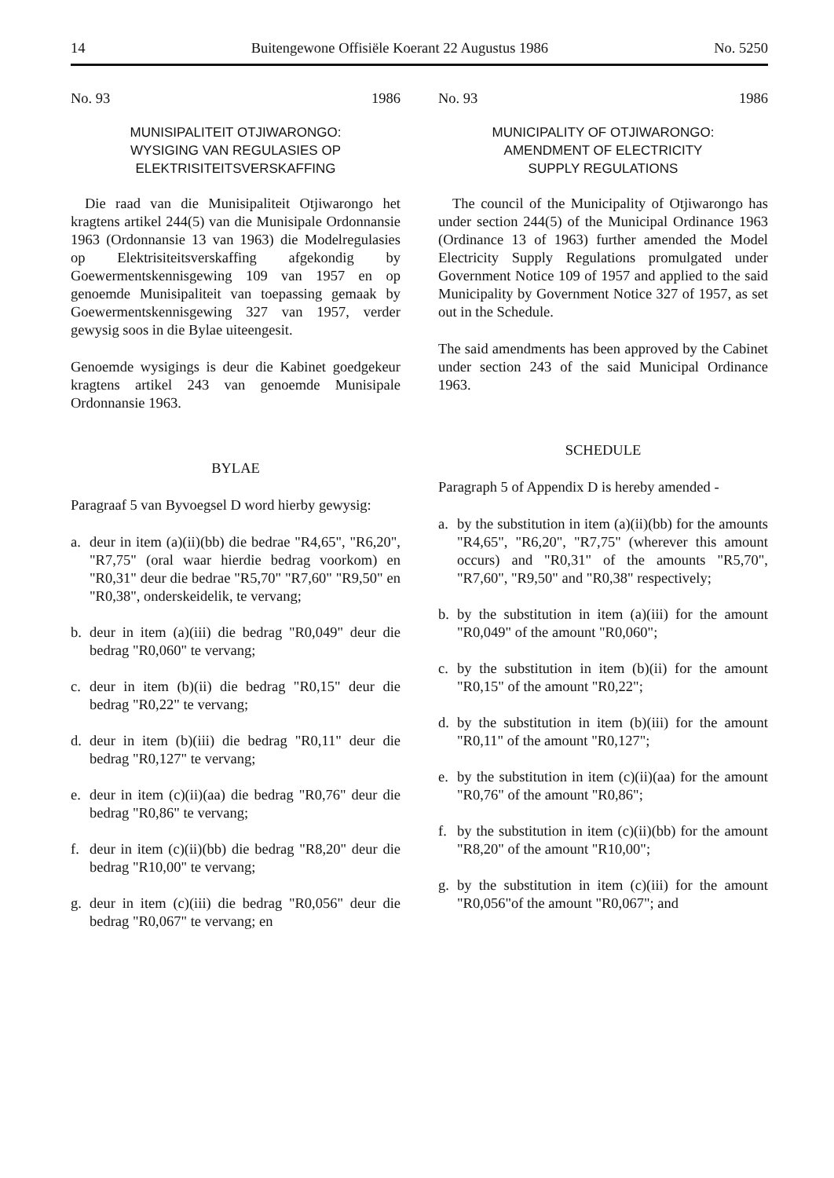14 Buitengewone Offisiële Koerant 22 Augustus 1986 No. 5250
No. 93 1986
MUNISIPALITEIT OTJIWARONGO:
WYSIGING VAN REGULASIES OP
ELEKTRISITEITSVERSKAFFING
Die raad van die Munisipaliteit Otjiwarongo het kragtens artikel 244(5) van die Munisipale Ordonnansie 1963 (Ordonnansie 13 van 1963) die Modelregulasies op Elektrisiteitsverskaffing afgekondig by Goewermentskennisgewing 109 van 1957 en op genoemde Munisipaliteit van toepassing gemaak by Goewermentskennisgewing 327 van 1957, verder gewysig soos in die Bylae uiteengesit.
Genoemde wysigings is deur die Kabinet goedgekeur kragtens artikel 243 van genoemde Munisipale Ordonnansie 1963.
BYLAE
Paragraaf 5 van Byvoegsel D word hierby gewysig:
a. deur in item (a)(ii)(bb) die bedrae "R4,65", "R6,20", "R7,75" (oral waar hierdie bedrag voorkom) en "R0,31" deur die bedrae "R5,70" "R7,60" "R9,50" en "R0,38", onderskeidelik, te vervang;
b. deur in item (a)(iii) die bedrag "R0,049" deur die bedrag "R0,060" te vervang;
c. deur in item (b)(ii) die bedrag "R0,15" deur die bedrag "R0,22" te vervang;
d. deur in item (b)(iii) die bedrag "R0,11" deur die bedrag "R0,127" te vervang;
e. deur in item (c)(ii)(aa) die bedrag "R0,76" deur die bedrag "R0,86" te vervang;
f. deur in item (c)(ii)(bb) die bedrag "R8,20" deur die bedrag "R10,00" te vervang;
g. deur in item (c)(iii) die bedrag "R0,056" deur die bedrag "R0,067" te vervang; en
No. 93 1986
MUNICIPALITY OF OTJIWARONGO:
AMENDMENT OF ELECTRICITY
SUPPLY REGULATIONS
The council of the Municipality of Otjiwarongo has under section 244(5) of the Municipal Ordinance 1963 (Ordinance 13 of 1963) further amended the Model Electricity Supply Regulations promulgated under Government Notice 109 of 1957 and applied to the said Municipality by Government Notice 327 of 1957, as set out in the Schedule.
The said amendments has been approved by the Cabinet under section 243 of the said Municipal Ordinance 1963.
SCHEDULE
Paragraph 5 of Appendix D is hereby amended -
a. by the substitution in item (a)(ii)(bb) for the amounts "R4,65", "R6,20", "R7,75" (wherever this amount occurs) and "R0,31" of the amounts "R5,70", "R7,60", "R9,50" and "R0,38" respectively;
b. by the substitution in item (a)(iii) for the amount "R0,049" of the amount "R0,060";
c. by the substitution in item (b)(ii) for the amount "R0,15" of the amount "R0,22";
d. by the substitution in item (b)(iii) for the amount "R0,11" of the amount "R0,127";
e. by the substitution in item (c)(ii)(aa) for the amount "R0,76" of the amount "R0,86";
f. by the substitution in item (c)(ii)(bb) for the amount "R8,20" of the amount "R10,00";
g. by the substitution in item (c)(iii) for the amount "R0,056"of the amount "R0,067"; and